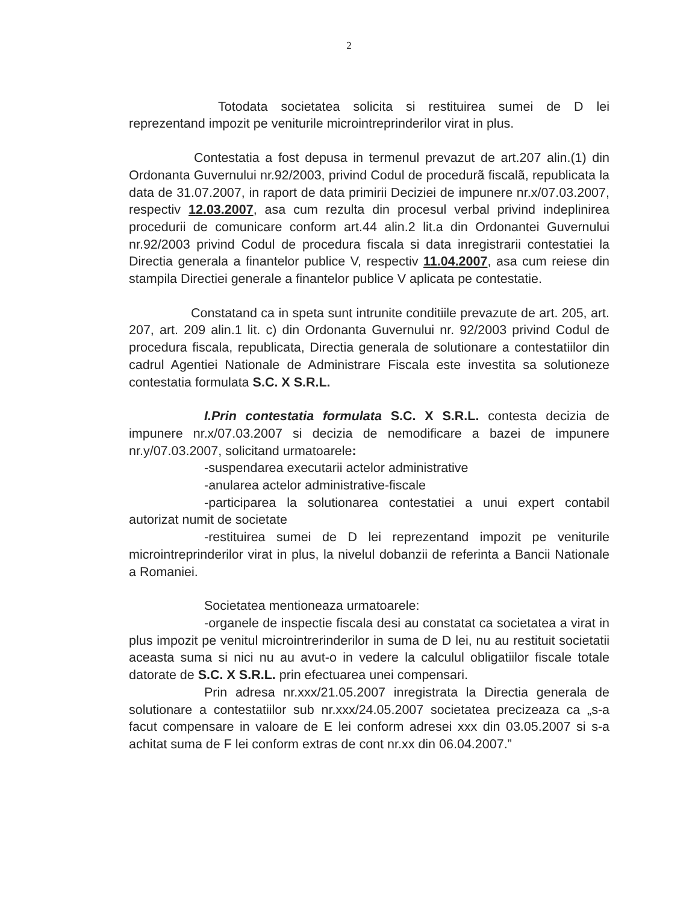2
Totodata societatea solicita si restituirea sumei de D lei reprezentand impozit pe veniturile microintreprinderilor virat in plus.
Contestatia a fost depusa in termenul prevazut de art.207 alin.(1) din Ordonanta Guvernului nr.92/2003, privind Codul de procedurã fiscalã, republicata la data de 31.07.2007, in raport de data primirii Deciziei de impunere nr.x/07.03.2007, respectiv 12.03.2007, asa cum rezulta din procesul verbal privind indeplinirea procedurii de comunicare conform art.44 alin.2 lit.a din Ordonantei Guvernului nr.92/2003 privind Codul de procedura fiscala si data inregistrarii contestatiei la Directia generala a finantelor publice V, respectiv 11.04.2007, asa cum reiese din stampila Directiei generale a finantelor publice V aplicata pe contestatie.
Constatand ca in speta sunt intrunite conditiile prevazute de art. 205, art. 207, art. 209 alin.1 lit. c) din Ordonanta Guvernului nr. 92/2003 privind Codul de procedura fiscala, republicata, Directia generala de solutionare a contestatiilor din cadrul Agentiei Nationale de Administrare Fiscala este investita sa solutioneze contestatia formulata S.C. X S.R.L.
I.Prin contestatia formulata S.C. X S.R.L. contesta decizia de impunere nr.x/07.03.2007 si decizia de nemodificare a bazei de impunere nr.y/07.03.2007, solicitand urmatoarele:
-suspendarea executarii actelor administrative
-anularea actelor administrative-fiscale
-participarea la solutionarea contestatiei a unui expert contabil autorizat numit de societate
-restituirea sumei de D lei reprezentand impozit pe veniturile microintreprinderilor virat in plus, la nivelul dobanzii de referinta a Bancii Nationale a Romaniei.
Societatea mentioneaza urmatoarele:
-organele de inspectie fiscala desi au constatat ca societatea a virat in plus impozit pe venitul microintrerinderilor in suma de D lei, nu au restituit societatii aceasta suma si nici nu au avut-o in vedere la calculul obligatiilor fiscale totale datorate de S.C. X S.R.L. prin efectuarea unei compensari.
Prin adresa nr.xxx/21.05.2007 inregistrata la Directia generala de solutionare a contestatiilor sub nr.xxx/24.05.2007 societatea precizeaza ca „s-a facut compensare in valoare de E lei conform adresei xxx din 03.05.2007 si s-a achitat suma de F lei conform extras de cont nr.xx din 06.04.2007.”